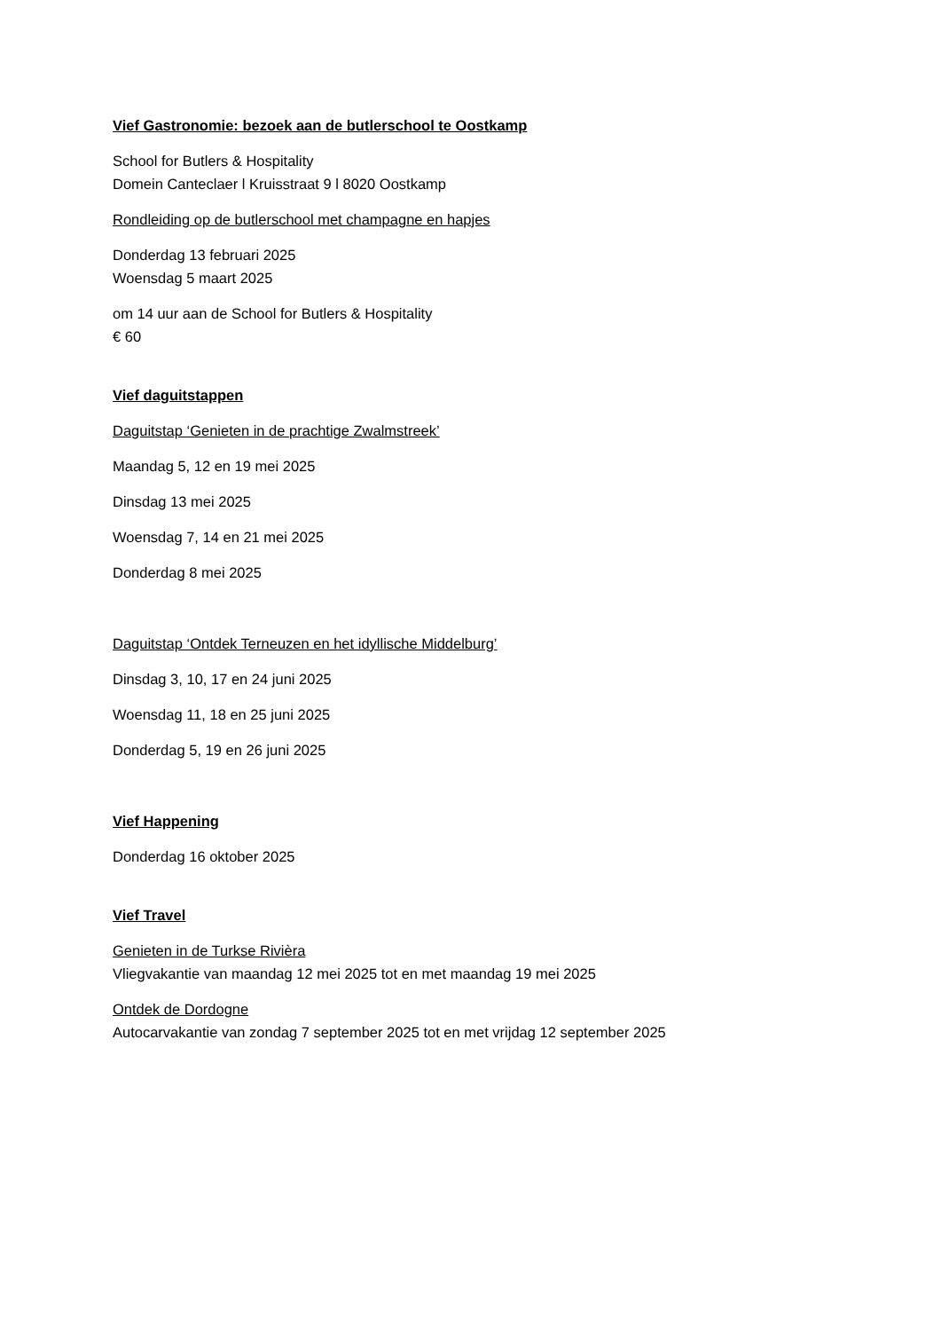Vief Gastronomie: bezoek aan de butlerschool te Oostkamp
School for Butlers & Hospitality
Domein Canteclaer l Kruisstraat 9 l 8020 Oostkamp
Rondleiding op de butlerschool met champagne en hapjes
Donderdag 13 februari 2025
Woensdag 5 maart 2025
om 14 uur aan de School for Butlers & Hospitality
€ 60
Vief daguitstappen
Daguitstap ‘Genieten in de prachtige Zwalmstreek’
Maandag 5, 12 en 19 mei 2025
Dinsdag 13 mei 2025
Woensdag 7, 14 en 21 mei 2025
Donderdag 8 mei 2025
Daguitstap ‘Ontdek Terneuzen en het idyllische Middelburg’
Dinsdag 3, 10, 17 en 24 juni 2025
Woensdag 11, 18 en 25 juni 2025
Donderdag 5, 19 en 26 juni 2025
Vief Happening
Donderdag 16 oktober 2025
Vief Travel
Genieten in de Turkse Rivièra
Vliegvakantie van maandag 12 mei 2025 tot en met maandag 19 mei 2025
Ontdek de Dordogne
Autocarvakantie van zondag 7 september 2025 tot en met vrijdag 12 september 2025